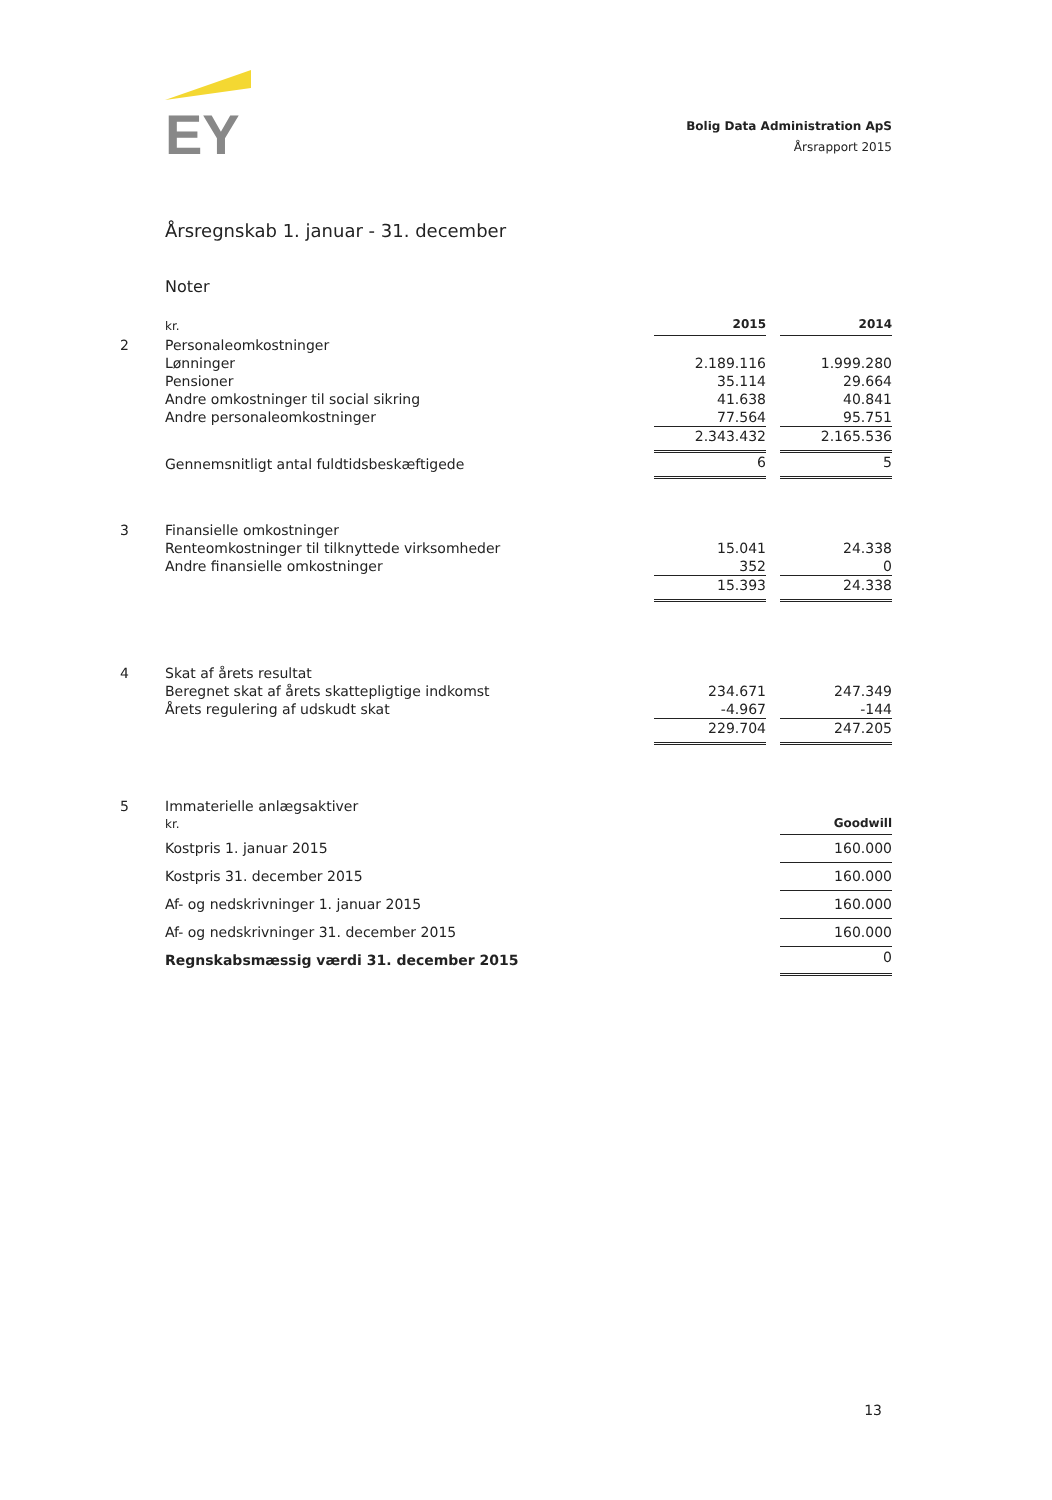EY
Bolig Data Administration ApS
Årsrapport 2015
Årsregnskab 1. januar - 31. december
Noter
| | kr. | 2015 | | 2014 |
| 2 | Personaleomkostninger | | | |
| | Lønninger | 2.189.116 | | 1.999.280 |
| | Pensioner | 35.114 | | 29.664 |
| | Andre omkostninger til social sikring | 41.638 | | 40.841 |
| | Andre personaleomkostninger | 77.564 | | 95.751 |
| | | 2.343.432 | | 2.165.536 |
| | Gennemsnitligt antal fuldtidsbeskæftigede | 6 | | 5 |
| 3 | Finansielle omkostninger | | | |
| | Renteomkostninger til tilknyttede virksomheder | 15.041 | | 24.338 |
| | Andre finansielle omkostninger | 352 | | 0 |
| | | 15.393 | | 24.338 |
| 4 | Skat af årets resultat | | | |
| | Beregnet skat af årets skattepligtige indkomst | 234.671 | | 247.349 |
| | Årets regulering af udskudt skat | -4.967 | | -144 |
| | | 229.704 | | 247.205 |
| 5 | Immaterielle anlægsaktiver | | | |
| | kr. | | | Goodwill |
| | Kostpris 1. januar 2015 | | | 160.000 |
| | Kostpris 31. december 2015 | | | 160.000 |
| | Af- og nedskrivninger 1. januar 2015 | | | 160.000 |
| | Af- og nedskrivninger 31. december 2015 | | | 160.000 |
| | Regnskabsmæssig værdi 31. december 2015 | | | 0 |
13